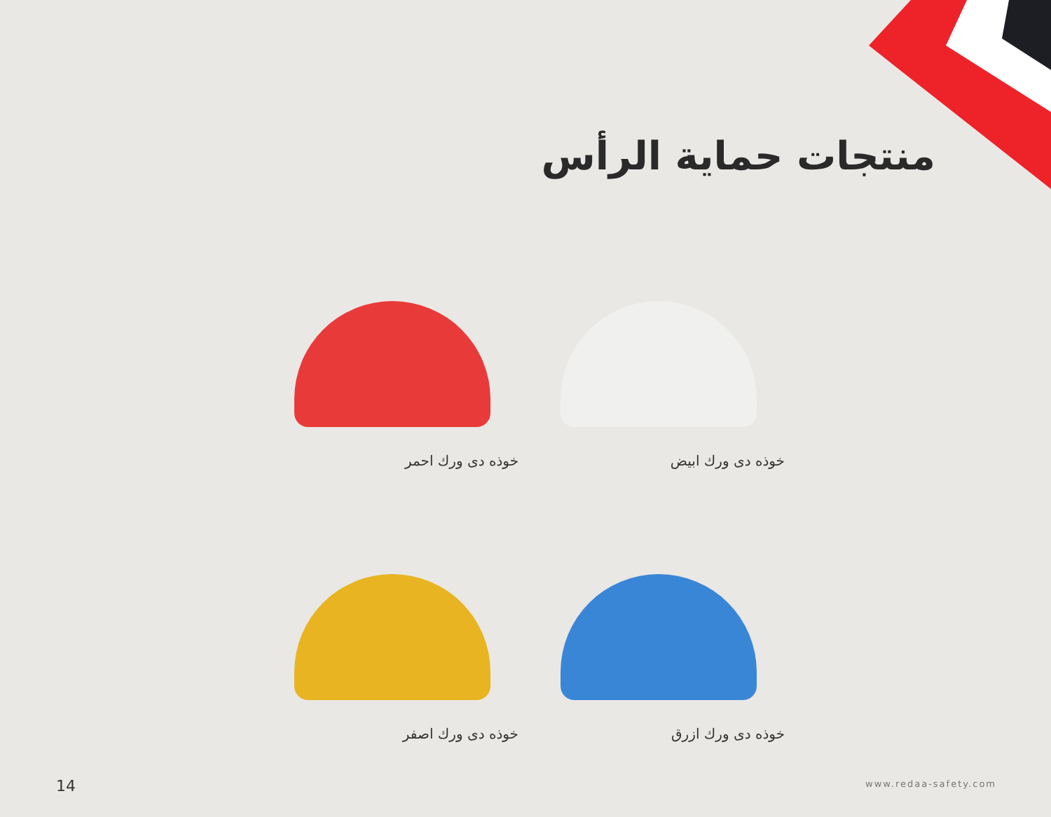منتجات حماية الرأس
خوذه دى ورك ابيض
خوذه دى ورك احمر
خوذه دى ورك ازرق
خوذه دى ورك اصفر
14 www.redaa-safety.com